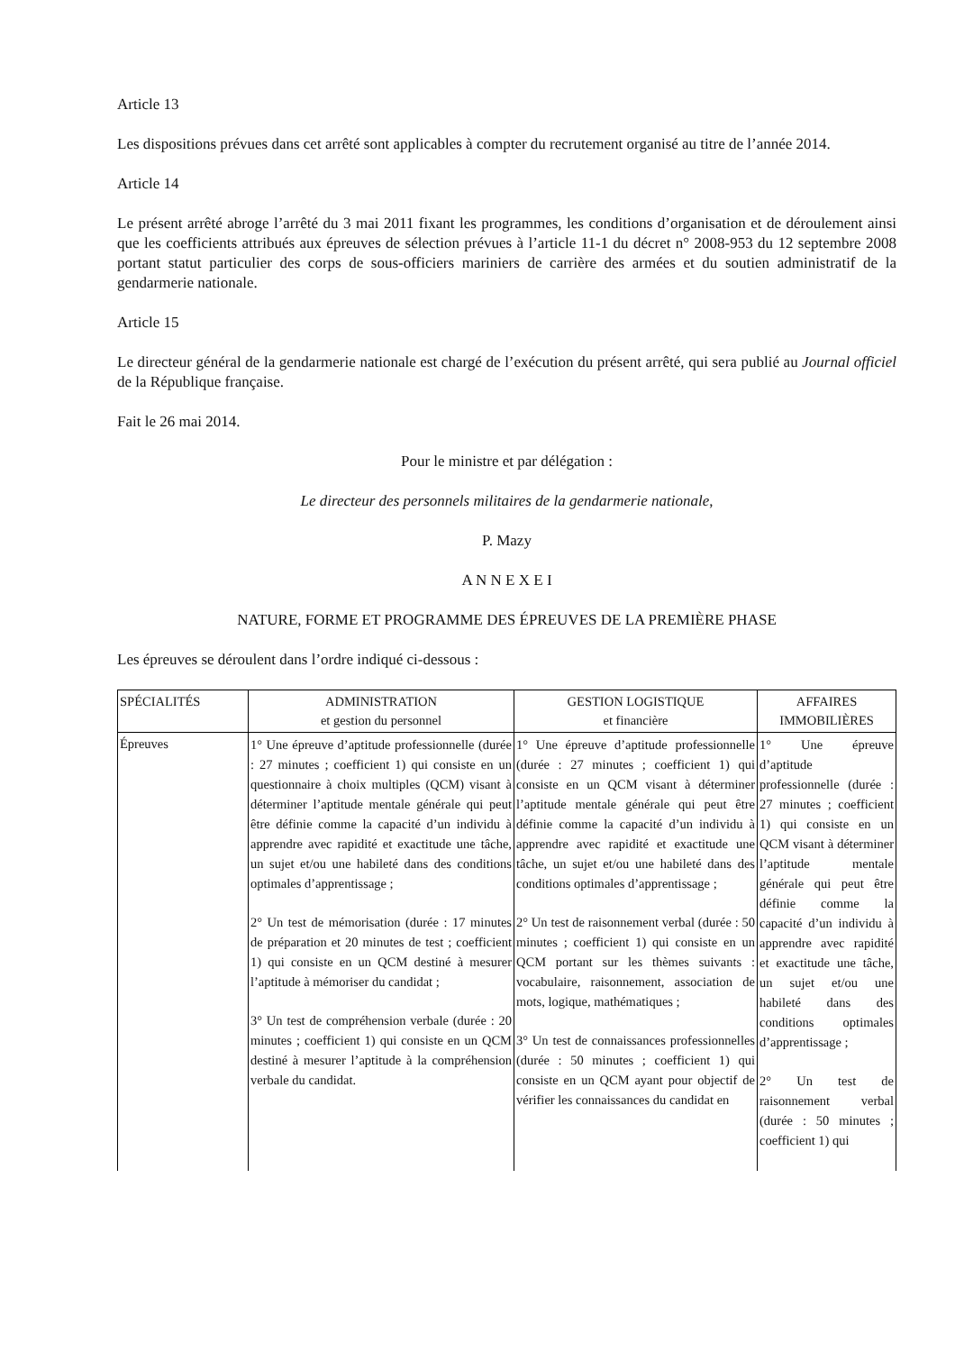Article 13
Les dispositions prévues dans cet arrêté sont applicables à compter du recrutement organisé au titre de l’année 2014.
Article 14
Le présent arrêté abroge l’arrêté du 3 mai 2011 fixant les programmes, les conditions d’organisation et de déroulement ainsi que les coefficients attribués aux épreuves de sélection prévues à l’article 11-1 du décret n° 2008-953 du 12 septembre 2008 portant statut particulier des corps de sous-officiers mariniers de carrière des armées et du soutien administratif de la gendarmerie nationale.
Article 15
Le directeur général de la gendarmerie nationale est chargé de l’exécution du présent arrêté, qui sera publié au Journal officiel de la République française.
Fait le 26 mai 2014.
Pour le ministre et par délégation :
Le directeur des personnels militaires de la gendarmerie nationale,
P. Mazy
A N N E X E I
NATURE, FORME ET PROGRAMME DES ÉPREUVES DE LA PREMIÈRE PHASE
Les épreuves se déroulent dans l’ordre indiqué ci-dessous :
| SPÉCIALITÉS | ADMINISTRATION et gestion du personnel | GESTION LOGISTIQUE et financière | AFFAIRES IMMOBILIÈRES |
| Épreuves | 1° Une épreuve d’aptitude professionnelle (durée : 27 minutes ; coefficient 1) qui consiste en un questionnaire à choix multiples (QCM) visant à déterminer l’aptitude mentale générale qui peut être définie comme la capacité d’un individu à apprendre avec rapidité et exactitude une tâche, un sujet et/ou une habileté dans des conditions optimales d’apprentissage ; 2° Un test de mémorisation (durée : 17 minutes de préparation et 20 minutes de test ; coefficient 1) qui consiste en un QCM destiné à mesurer l’aptitude à mémoriser du candidat ; 3° Un test de compréhension verbale (durée : 20 minutes ; coefficient 1) qui consiste en un QCM destiné à mesurer l’aptitude à la compréhension verbale du candidat. | 1° Une épreuve d’aptitude professionnelle (durée : 27 minutes ; coefficient 1) qui consiste en un QCM visant à déterminer l’aptitude mentale générale qui peut être définie comme la capacité d’un individu à apprendre avec rapidité et exactitude une tâche, un sujet et/ou une habileté dans des conditions optimales d’apprentissage ; 2° Un test de raisonnement verbal (durée : 50 minutes ; coefficient 1) qui consiste en un QCM portant sur les thèmes suivants : vocabulaire, raisonnement, association de mots, logique, mathématiques ; 3° Un test de connaissances professionnelles (durée : 50 minutes ; coefficient 1) qui consiste en un QCM ayant pour objectif de vérifier les connaissances du candidat en | 1° Une épreuve d’aptitude professionnelle (durée : 27 minutes ; coefficient 1) qui consiste en un QCM visant à déterminer l’aptitude mentale générale qui peut être définie comme la capacité d’un individu à apprendre avec rapidité et exactitude une tâche, un sujet et/ou une habileté dans des conditions optimales d’apprentissage ; 2° Un test de raisonnement verbal (durée : 50 minutes ; coefficient 1) qui |